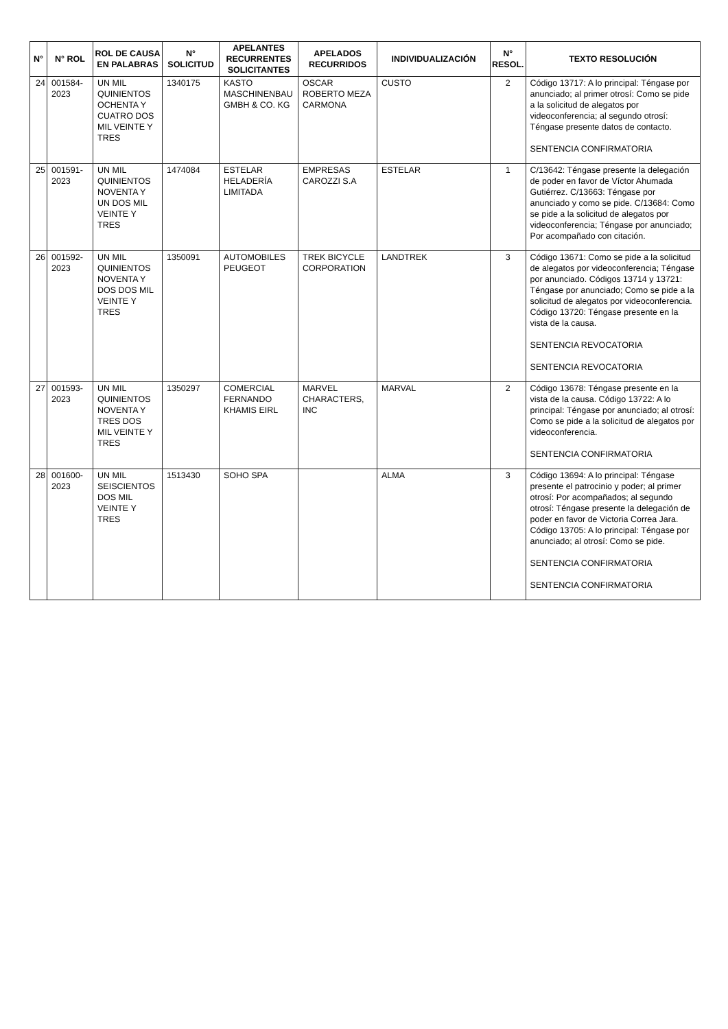| N° | N° ROL | ROL DE CAUSA EN PALABRAS | N° SOLICITUD | APELANTES RECURRENTES SOLICITANTES | APELADOS RECURRIDOS | INDIVIDUALIZACIÓN | N° RESOL. | TEXTO RESOLUCIÓN |
| --- | --- | --- | --- | --- | --- | --- | --- | --- |
| 24 | 001584-2023 | UN MIL QUINIENTOS OCHENTA Y CUATRO DOS MIL VEINTE Y TRES | 1340175 | KASTO MASCHINENBAU GMBH & CO. KG | OSCAR ROBERTO MEZA CARMONA | CUSTO | 2 | Código 13717: A lo principal: Téngase por anunciado; al primer otrosí: Como se pide a la solicitud de alegatos por videoconferencia; al segundo otrosí: Téngase presente datos de contacto. SENTENCIA CONFIRMATORIA |
| 25 | 001591-2023 | UN MIL QUINIENTOS NOVENTA Y UN DOS MIL VEINTE Y TRES | 1474084 | ESTELAR HELADERÍA LIMITADA | EMPRESAS CAROZZI S.A | ESTELAR | 1 | C/13642: Téngase presente la delegación de poder en favor de Víctor Ahumada Gutiérrez. C/13663: Téngase por anunciado y como se pide. C/13684: Como se pide a la solicitud de alegatos por videoconferencia; Téngase por anunciado; Por acompañado con citación. |
| 26 | 001592-2023 | UN MIL QUINIENTOS NOVENTA Y DOS DOS MIL VEINTE Y TRES | 1350091 | AUTOMOBILES PEUGEOT | TREK BICYCLE CORPORATION | LANDTREK | 3 | Código 13671: Como se pide a la solicitud de alegatos por videoconferencia; Téngase por anunciado. Códigos 13714 y 13721: Téngase por anunciado; Como se pide a la solicitud de alegatos por videoconferencia. Código 13720: Téngase presente en la vista de la causa. SENTENCIA REVOCATORIA SENTENCIA REVOCATORIA |
| 27 | 001593-2023 | UN MIL QUINIENTOS NOVENTA Y TRES DOS MIL VEINTE Y TRES | 1350297 | COMERCIAL FERNANDO KHAMIS EIRL | MARVEL CHARACTERS, INC | MARVAL | 2 | Código 13678: Téngase presente en la vista de la causa. Código 13722: A lo principal: Téngase por anunciado; al otrosí: Como se pide a la solicitud de alegatos por videoconferencia. SENTENCIA CONFIRMATORIA |
| 28 | 001600-2023 | UN MIL SEISCIENTOS DOS MIL VEINTE Y TRES | 1513430 | SOHO SPA | | ALMA | 3 | Código 13694: A lo principal: Téngase presente el patrocinio y poder; al primer otrosí: Por acompañados; al segundo otrosí: Téngase presente la delegación de poder en favor de Victoria Correa Jara. Código 13705: A lo principal: Téngase por anunciado; al otrosí: Como se pide. SENTENCIA CONFIRMATORIA SENTENCIA CONFIRMATORIA |